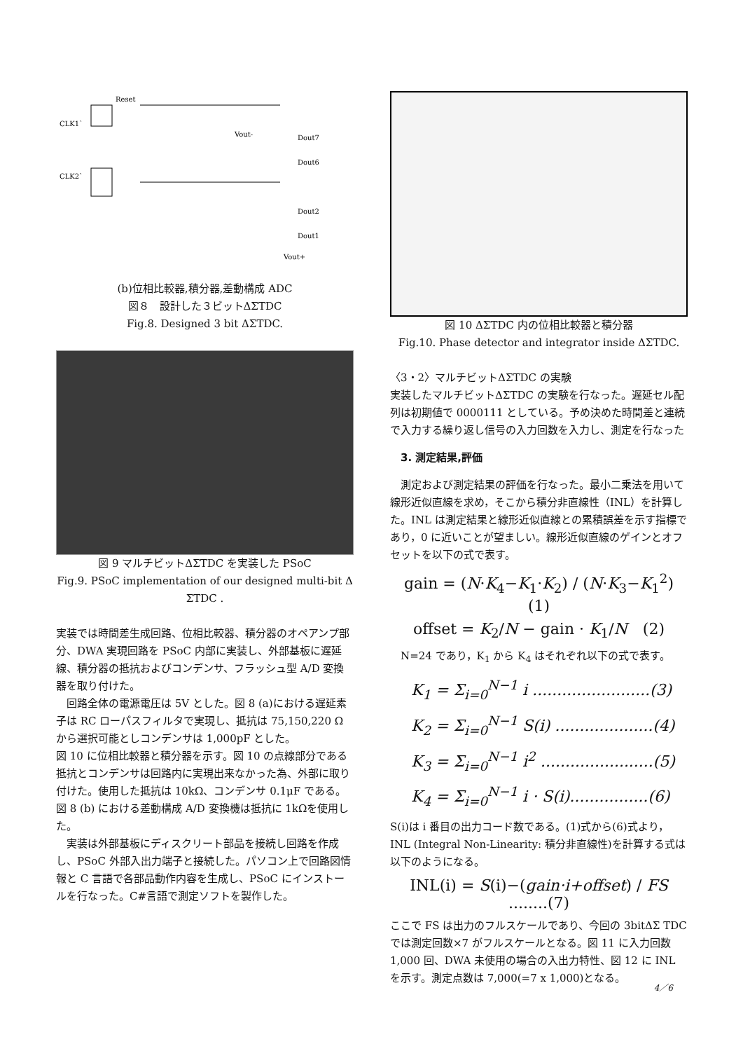CLK1`
CLK2`
Reset
Dout7
Dout6
Dout2
Dout1
Vout-
Vout+
(b)位相比較器,積分器,差動構成 ADC
図８　設計した３ビットΔΣTDC
Fig.8. Designed 3 bit ΔΣTDC.
図 9 マルチビットΔΣTDC を実装した PSoC
Fig.9. PSoC implementation of our designed multi-bit Δ ΣTDC .
実装では時間差生成回路、位相比較器、積分器のオペアンプ部分、DWA 実現回路を PSoC 内部に実装し、外部基板に遅延線、積分器の抵抗およびコンデンサ、フラッシュ型 A/D 変換器を取り付けた。
　回路全体の電源電圧は 5V とした。図 8 (a)における遅延素子は RC ローパスフィルタで実現し、抵抗は 75,150,220 Ωから選択可能としコンデンサは 1,000pF とした。
図 10 に位相比較器と積分器を示す。図 10 の点線部分である抵抗とコンデンサは回路内に実現出来なかった為、外部に取り付けた。使用した抵抗は 10kΩ、コンデンサ 0.1μF である。図 8 (b) における差動構成 A/D 変換機は抵抗に 1kΩを使用した。
　実装は外部基板にディスクリート部品を接続し回路を作成し、PSoC 外部入出力端子と接続した。パソコン上で回路図情報と C 言語で各部品動作内容を生成し、PSoC にインストールを行なった。C#言語で測定ソフトを製作した。
図 10 ΔΣTDC 内の位相比較器と積分器
Fig.10. Phase detector and integrator inside ΔΣTDC.
〈3・2〉マルチビットΔΣTDC の実験
実装したマルチビットΔΣTDC の実験を行なった。遅延セル配列は初期値で 0000111 としている。予め決めた時間差と連続で入力する繰り返し信号の入力回数を入力し、測定を行なった
3. 測定結果,評価
　測定および測定結果の評価を行なった。最小二乗法を用いて線形近似直線を求め，そこから積分非直線性（INL）を計算した。INL は測定結果と線形近似直線との累積誤差を示す指標であり，0 に近いことが望ましい。線形近似直線のゲインとオフセットを以下の式で表す。
gain = (N·K<sub>4</sub>−K<sub>1</sub>·K<sub>2</sub>) / (N·K<sub>3</sub>−K<sub>1</sub><sup>2</sup>)　(1)
offset = K<sub>2</sub>/N − gain · K<sub>1</sub>/N　(2)
　N=24 であり，K<sub>1</sub> から K<sub>4</sub> はそれぞれ以下の式で表す。
K<sub>1</sub> = Σ<sub>i=0</sub><sup>N−1</sup> i ........................(3)
K<sub>2</sub> = Σ<sub>i=0</sub><sup>N−1</sup> S(i) ....................(4)
K<sub>3</sub> = Σ<sub>i=0</sub><sup>N−1</sup> i<sup>2</sup> .......................(5)
K<sub>4</sub> = Σ<sub>i=0</sub><sup>N−1</sup> i · S(i)................(6)
S(i)は i 番目の出力コード数である。(1)式から(6)式より，INL (Integral Non-Linearity: 積分非直線性)を計算する式は以下のようになる。
INL(i) = S(i)−(gain·i+offset) / FS ........(7)
ここで FS は出力のフルスケールであり、今回の 3bitΔΣ TDC では測定回数×7 がフルスケールとなる。図 11 に入力回数 1,000 回、DWA 未使用の場合の入出力特性、図 12 に INL を示す。測定点数は 7,000(=7 x 1,000)となる。
4／6